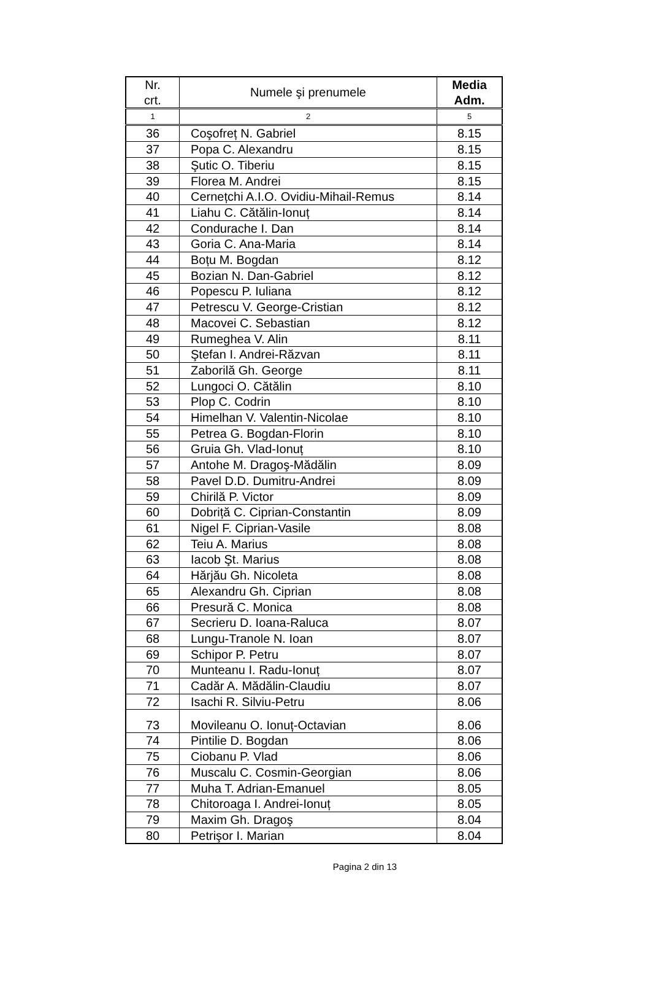| Nr. crt. | Numele şi prenumele | Media Adm. |
| --- | --- | --- |
| 1 | 2 | 5 |
| 36 | Coşofreț N. Gabriel | 8.15 |
| 37 | Popa C. Alexandru | 8.15 |
| 38 | Şutic O. Tiberiu | 8.15 |
| 39 | Florea M. Andrei | 8.15 |
| 40 | Cernețchi A.I.O. Ovidiu-Mihail-Remus | 8.14 |
| 41 | Liahu C. Cătălin-Ionuț | 8.14 |
| 42 | Condurache I. Dan | 8.14 |
| 43 | Goria C. Ana-Maria | 8.14 |
| 44 | Boțu M. Bogdan | 8.12 |
| 45 | Bozian N. Dan-Gabriel | 8.12 |
| 46 | Popescu P. Iuliana | 8.12 |
| 47 | Petrescu V. George-Cristian | 8.12 |
| 48 | Macovei C. Sebastian | 8.12 |
| 49 | Rumeghea V. Alin | 8.11 |
| 50 | Ştefan I. Andrei-Răzvan | 8.11 |
| 51 | Zaborilă Gh. George | 8.11 |
| 52 | Lungoci O. Cătălin | 8.10 |
| 53 | Plop C. Codrin | 8.10 |
| 54 | Himelhan V. Valentin-Nicolae | 8.10 |
| 55 | Petrea G. Bogdan-Florin | 8.10 |
| 56 | Gruia Gh. Vlad-Ionuț | 8.10 |
| 57 | Antohe M. Dragoş-Mădălin | 8.09 |
| 58 | Pavel D.D. Dumitru-Andrei | 8.09 |
| 59 | Chirilă P. Victor | 8.09 |
| 60 | Dobriță C. Ciprian-Constantin | 8.09 |
| 61 | Nigel F. Ciprian-Vasile | 8.08 |
| 62 | Teiu A. Marius | 8.08 |
| 63 | Iacob Şt. Marius | 8.08 |
| 64 | Hărjău Gh. Nicoleta | 8.08 |
| 65 | Alexandru Gh. Ciprian | 8.08 |
| 66 | Presură C. Monica | 8.08 |
| 67 | Secrieru D. Ioana-Raluca | 8.07 |
| 68 | Lungu-Tranole N. Ioan | 8.07 |
| 69 | Schipor P. Petru | 8.07 |
| 70 | Munteanu I. Radu-Ionuț | 8.07 |
| 71 | Cadăr A. Mădălin-Claudiu | 8.07 |
| 72 | Isachi R. Silviu-Petru | 8.06 |
| 73 | Movileanu O. Ionuț-Octavian | 8.06 |
| 74 | Pintilie D. Bogdan | 8.06 |
| 75 | Ciobanu P. Vlad | 8.06 |
| 76 | Muscalu C. Cosmin-Georgian | 8.06 |
| 77 | Muha T. Adrian-Emanuel | 8.05 |
| 78 | Chitoroaga I. Andrei-Ionuț | 8.05 |
| 79 | Maxim Gh. Dragoş | 8.04 |
| 80 | Petrişor I. Marian | 8.04 |
Pagina 2 din 13